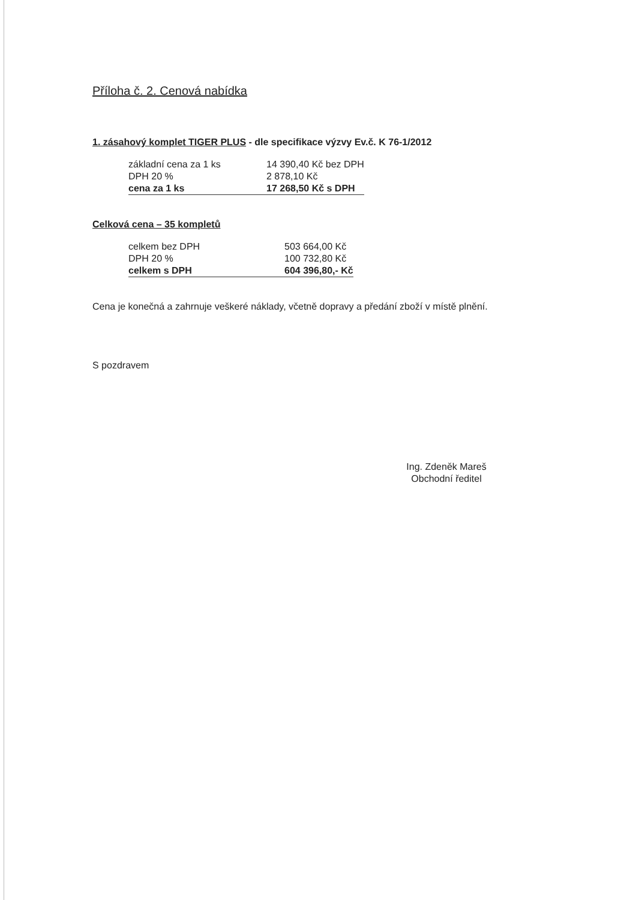Příloha č. 2. Cenová nabídka
1. zásahový komplet TIGER PLUS - dle specifikace výzvy Ev.č. K 76-1/2012
| základní cena za 1 ks | 14 390,40 Kč bez DPH |
| DPH 20 % | 2 878,10 Kč |
| cena za 1 ks | 17 268,50 Kč s DPH |
Celková cena – 35 kompletů
| celkem bez DPH | 503 664,00 Kč |
| DPH 20 % | 100 732,80 Kč |
| celkem s DPH | 604 396,80,- Kč |
Cena je konečná a zahrnuje veškeré náklady, včetně dopravy a předání zboží v místě plnění.
S pozdravem
Ing. Zdeněk Mareš
Obchodní ředitel